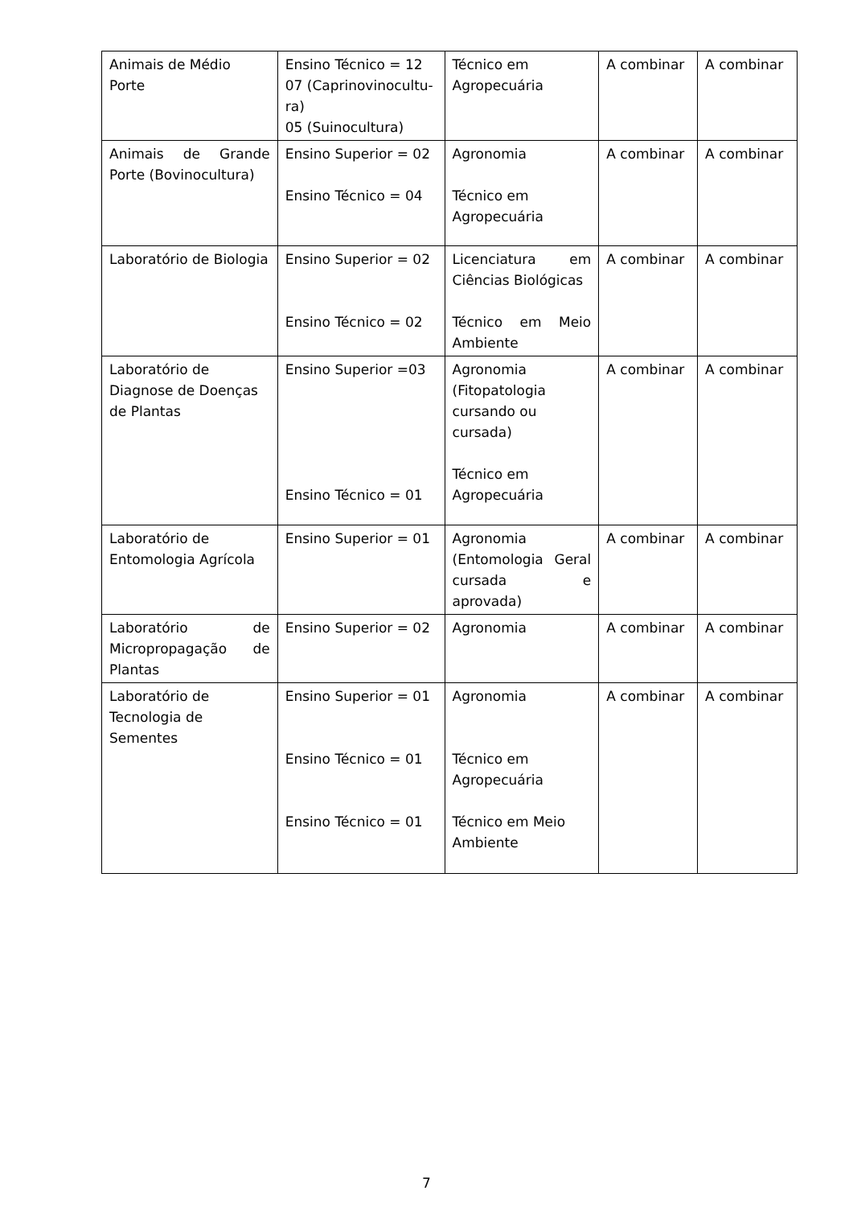| Animais de Médio Porte | Ensino Técnico = 12 07 (Caprinovinocultu-ra) 05 (Suinocultura) | Técnico em Agropecuária | A combinar | A combinar |
| Animais de Grande Porte (Bovinocultura) | Ensino Superior = 02 Ensino Técnico = 04 | Agronomia Técnico em Agropecuária | A combinar | A combinar |
| Laboratório de Biologia | Ensino Superior = 02 Ensino Técnico = 02 | Licenciatura em Ciências Biológicas Técnico em Meio Ambiente | A combinar | A combinar |
| Laboratório de Diagnose de Doenças de Plantas | Ensino Superior =03 Ensino Técnico = 01 | Agronomia (Fitopatologia cursando ou cursada) Técnico em Agropecuária | A combinar | A combinar |
| Laboratório de Entomologia Agrícola | Ensino Superior = 01 | Agronomia (Entomologia Geral cursada e aprovada) | A combinar | A combinar |
| Laboratório de Micropropagação de Plantas | Ensino Superior = 02 | Agronomia | A combinar | A combinar |
| Laboratório de Tecnologia de Sementes | Ensino Superior = 01 Ensino Técnico = 01 Ensino Técnico = 01 | Agronomia Técnico em Agropecuária Técnico em Meio Ambiente | A combinar | A combinar |
7